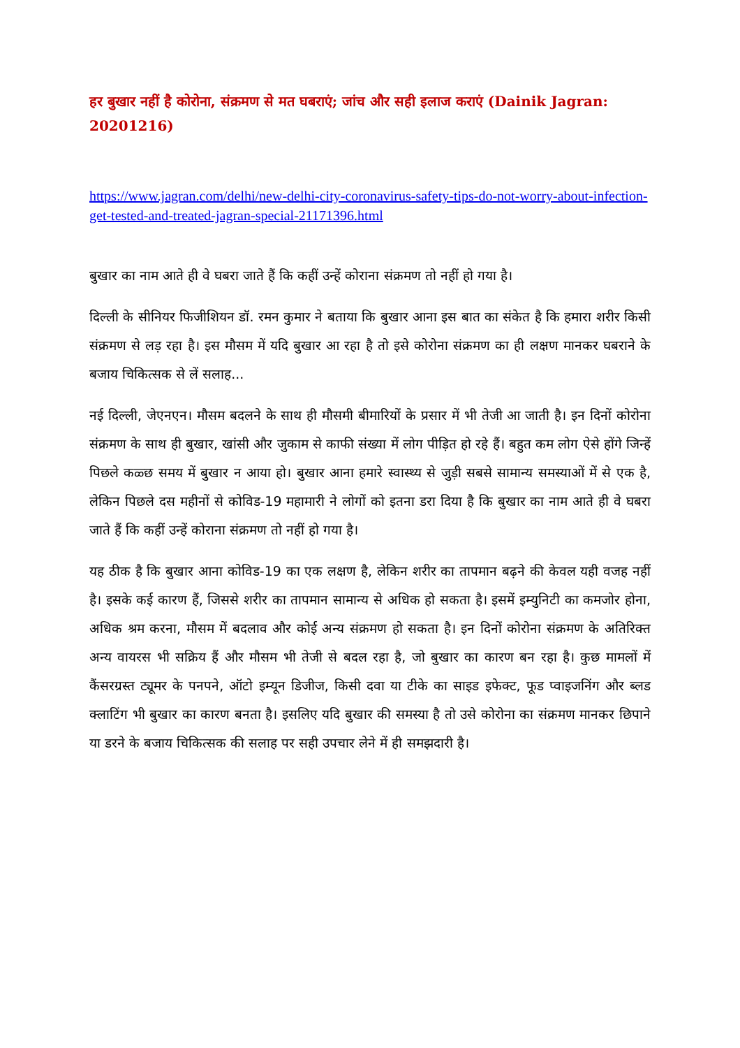हर बुखार नहीं है कोरोना, संक्रमण से मत घबराएं; जांच और सही इलाज कराएं (Dainik Jagran: 20201216)
https://www.jagran.com/delhi/new-delhi-city-coronavirus-safety-tips-do-not-worry-about-infection-get-tested-and-treated-jagran-special-21171396.html
बुखार का नाम आते ही वे घबरा जाते हैं कि कहीं उन्हें कोराना संक्रमण तो नहीं हो गया है।
दिल्ली के सीनियर फिजीशियन डॉ. रमन कुमार ने बताया कि बुखार आना इस बात का संकेत है कि हमारा शरीर किसी संक्रमण से लड़ रहा है। इस मौसम में यदि बुखार आ रहा है तो इसे कोरोना संक्रमण का ही लक्षण मानकर घबराने के बजाय चिकित्सक से लें सलाह...
नई दिल्ली, जेएनएन। मौसम बदलने के साथ ही मौसमी बीमारियों के प्रसार में भी तेजी आ जाती है। इन दिनों कोरोना संक्रमण के साथ ही बुखार, खांसी और जुकाम से काफी संख्या में लोग पीड़ित हो रहे हैं। बहुत कम लोग ऐसे होंगे जिन्हें पिछले कळ्छ समय में बुखार न आया हो। बुखार आना हमारे स्वास्थ्य से जुड़ी सबसे सामान्य समस्याओं में से एक है, लेकिन पिछले दस महीनों से कोविड-19 महामारी ने लोगों को इतना डरा दिया है कि बुखार का नाम आते ही वे घबरा जाते हैं कि कहीं उन्हें कोराना संक्रमण तो नहीं हो गया है।
यह ठीक है कि बुखार आना कोविड-19 का एक लक्षण है, लेकिन शरीर का तापमान बढ़ने की केवल यही वजह नहीं है। इसके कई कारण हैं, जिससे शरीर का तापमान सामान्य से अधिक हो सकता है। इसमें इम्युनिटी का कमजोर होना, अधिक श्रम करना, मौसम में बदलाव और कोई अन्य संक्रमण हो सकता है। इन दिनों कोरोना संक्रमण के अतिरिक्त अन्य वायरस भी सक्रिय हैं और मौसम भी तेजी से बदल रहा है, जो बुखार का कारण बन रहा है। कुछ मामलों में कैंसरग्रस्त ट्यूमर के पनपने, ऑटो इम्यून डिजीज, किसी दवा या टीके का साइड इफेक्ट, फूड प्वाइजनिंग और ब्लड क्लाटिंग भी बुखार का कारण बनता है। इसलिए यदि बुखार की समस्या है तो उसे कोरोना का संक्रमण मानकर छिपाने या डरने के बजाय चिकित्सक की सलाह पर सही उपचार लेने में ही समझदारी है।